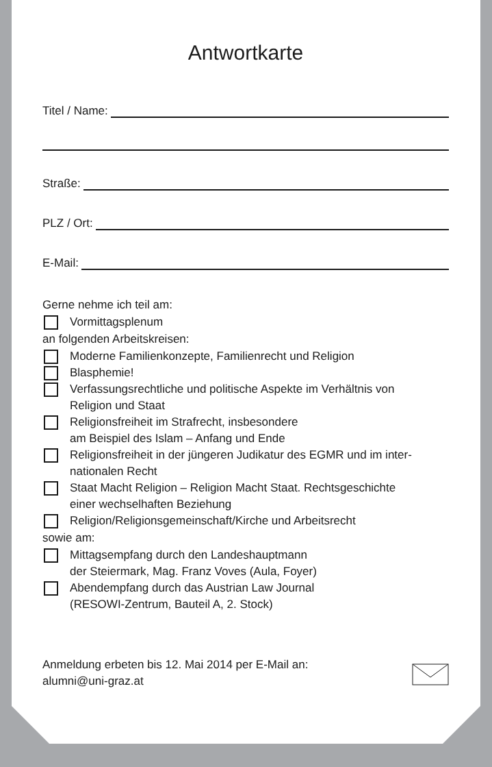Antwortkarte
Titel / Name:
Straße:
PLZ / Ort:
E-Mail:
Gerne nehme ich teil am:
Vormittagsplenum
an folgenden Arbeitskreisen:
Moderne Familienkonzepte, Familienrecht und Religion
Blasphemie!
Verfassungsrechtliche und politische Aspekte im Verhältnis von
Religion und Staat
Religionsfreiheit im Strafrecht, insbesondere
am Beispiel des Islam – Anfang und Ende
Religionsfreiheit in der jüngeren Judikatur des EGMR und im inter-
nationalen Recht
Staat Macht Religion – Religion Macht Staat. Rechtsgeschichte
einer wechselhaften Beziehung
Religion/Religionsgemeinschaft/Kirche und Arbeitsrecht
sowie am:
Mittagsempfang durch den Landeshauptmann
der Steiermark, Mag. Franz Voves (Aula, Foyer)
Abendempfang durch das Austrian Law Journal
(RESOWI-Zentrum, Bauteil A, 2. Stock)
Anmeldung erbeten bis 12. Mai 2014 per E-Mail an:
alumni@uni-graz.at